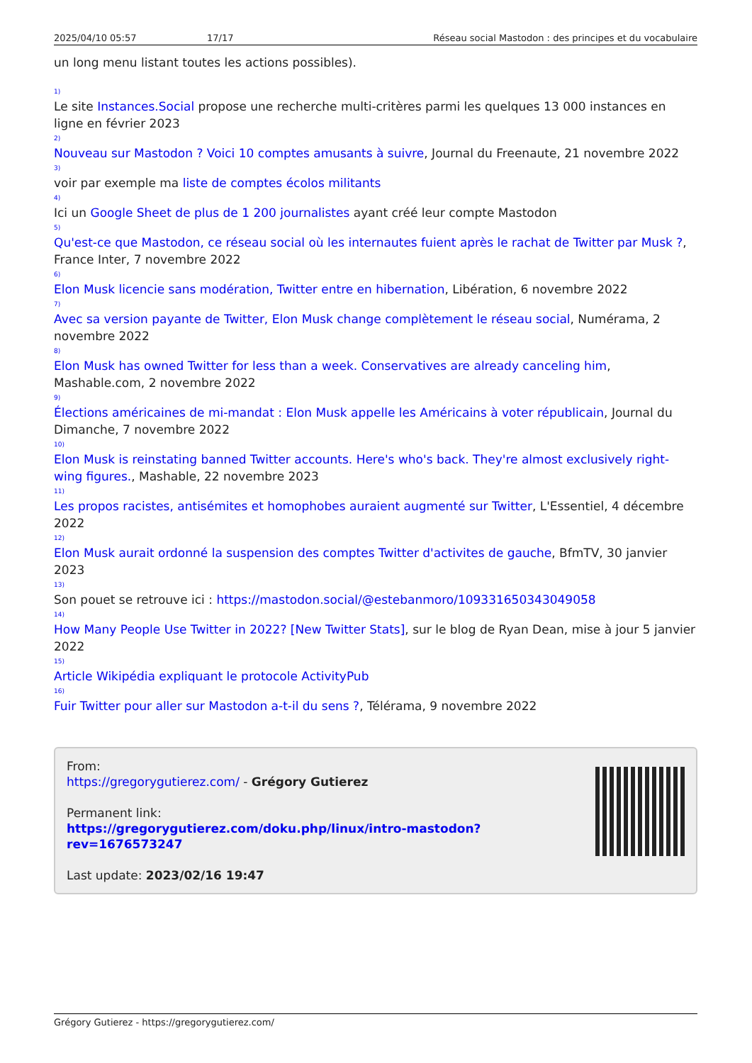2025/04/10 05:57 17/17 Réseau social Mastodon : des principes et du vocabulaire
un long menu listant toutes les actions possibles).
1)
Le site Instances.Social propose une recherche multi-critères parmi les quelques 13 000 instances en ligne en février 2023
2)
Nouveau sur Mastodon ? Voici 10 comptes amusants à suivre, Journal du Freenaute, 21 novembre 2022
3)
voir par exemple ma liste de comptes écolos militants
4)
Ici un Google Sheet de plus de 1 200 journalistes ayant créé leur compte Mastodon
5)
Qu'est-ce que Mastodon, ce réseau social où les internautes fuient après le rachat de Twitter par Musk ?, France Inter, 7 novembre 2022
6)
Elon Musk licencie sans modération, Twitter entre en hibernation, Libération, 6 novembre 2022
7)
Avec sa version payante de Twitter, Elon Musk change complètement le réseau social, Numérama, 2 novembre 2022
8)
Elon Musk has owned Twitter for less than a week. Conservatives are already canceling him, Mashable.com, 2 novembre 2022
9)
Élections américaines de mi-mandat : Elon Musk appelle les Américains à voter républicain, Journal du Dimanche, 7 novembre 2022
10)
Elon Musk is reinstating banned Twitter accounts. Here's who's back. They're almost exclusively right-wing figures., Mashable, 22 novembre 2023
11)
Les propos racistes, antisémites et homophobes auraient augmenté sur Twitter, L'Essentiel, 4 décembre 2022
12)
Elon Musk aurait ordonné la suspension des comptes Twitter d'activites de gauche, BfmTV, 30 janvier 2023
13)
Son pouet se retrouve ici : https://mastodon.social/@estebanmoro/109331650343049058
14)
How Many People Use Twitter in 2022? [New Twitter Stats], sur le blog de Ryan Dean, mise à jour 5 janvier 2022
15)
Article Wikipédia expliquant le protocole ActivityPub
16)
Fuir Twitter pour aller sur Mastodon a-t-il du sens ?, Télérama, 9 novembre 2022
From:
https://gregorygutierez.com/ - Grégory Gutierez
Permanent link:
https://gregorygutierez.com/doku.php/linux/intro-mastodon?rev=1676573247
Last update: 2023/02/16 19:47
Grégory Gutierez - https://gregorygutierez.com/